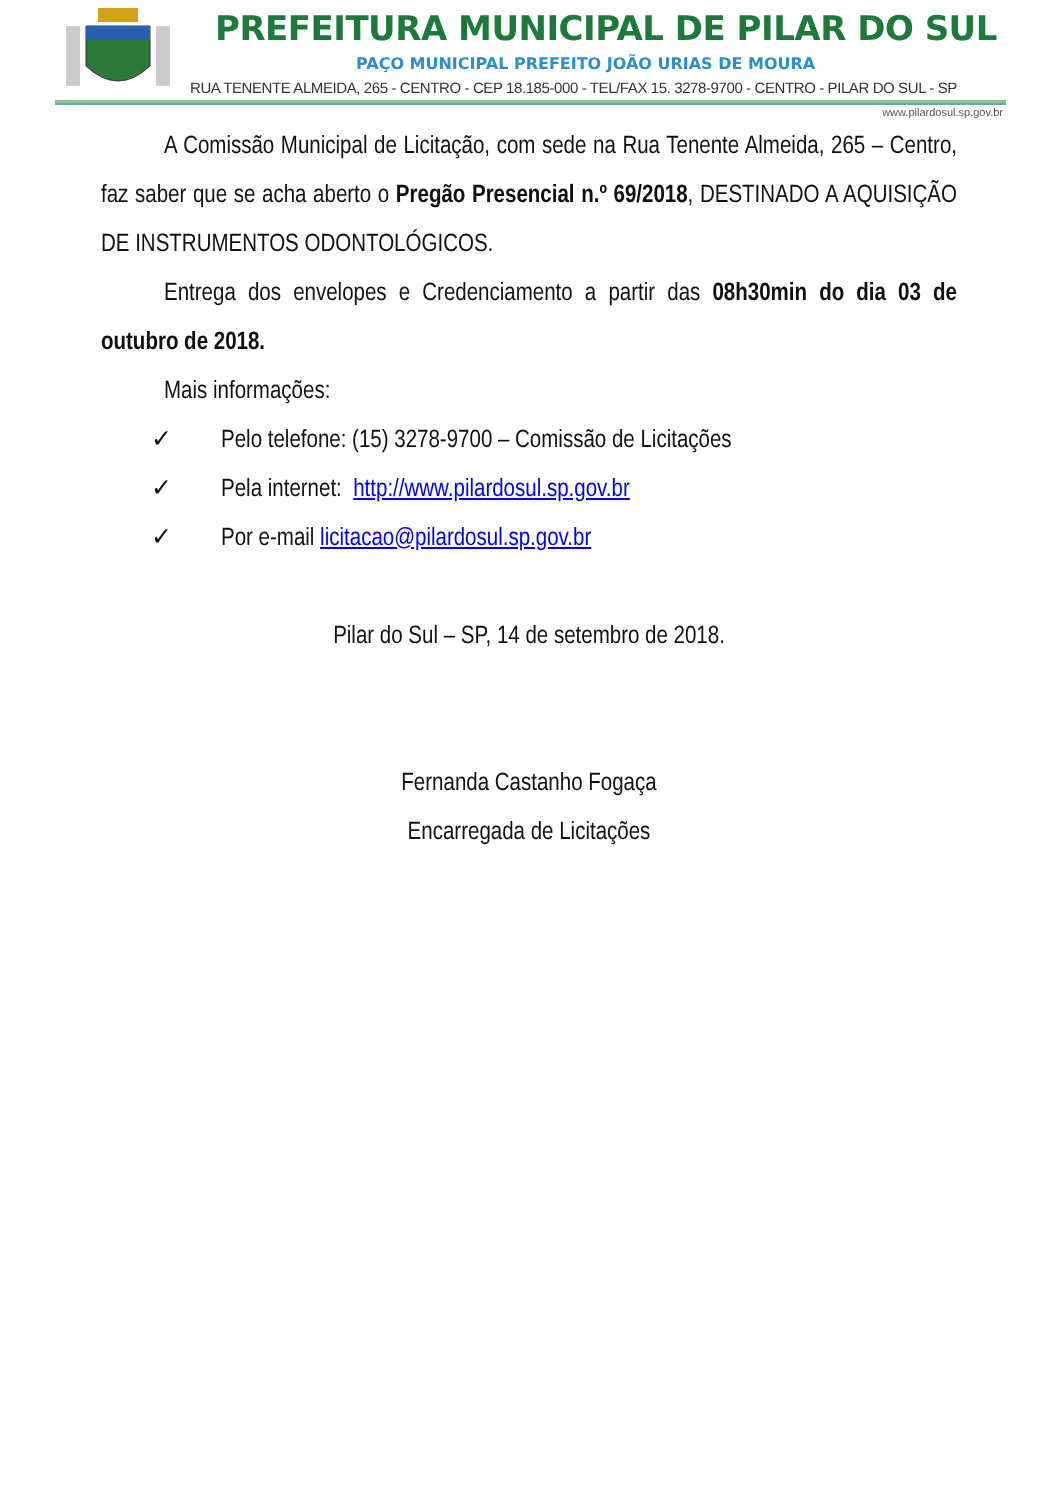PREFEITURA MUNICIPAL DE PILAR DO SUL
PAÇO MUNICIPAL PREFEITO JOÃO URIAS DE MOURA
RUA TENENTE ALMEIDA, 265 - CENTRO - CEP 18.185-000 - TEL/FAX 15. 3278-9700 - CENTRO - PILAR DO SUL - SP
www.pilardosul.sp.gov.br
A Comissão Municipal de Licitação, com sede na Rua Tenente Almeida, 265 – Centro, faz saber que se acha aberto o Pregão Presencial n.º 69/2018, DESTINADO A AQUISIÇÃO DE INSTRUMENTOS ODONTOLÓGICOS.
Entrega dos envelopes e Credenciamento a partir das 08h30min do dia 03 de outubro de 2018.
Mais informações:
✓ Pelo telefone: (15) 3278-9700 – Comissão de Licitações
✓ Pela internet: http://www.pilardosul.sp.gov.br
✓ Por e-mail licitacao@pilardosul.sp.gov.br
Pilar do Sul – SP, 14 de setembro de 2018.
Fernanda Castanho Fogaça
Encarregada de Licitações